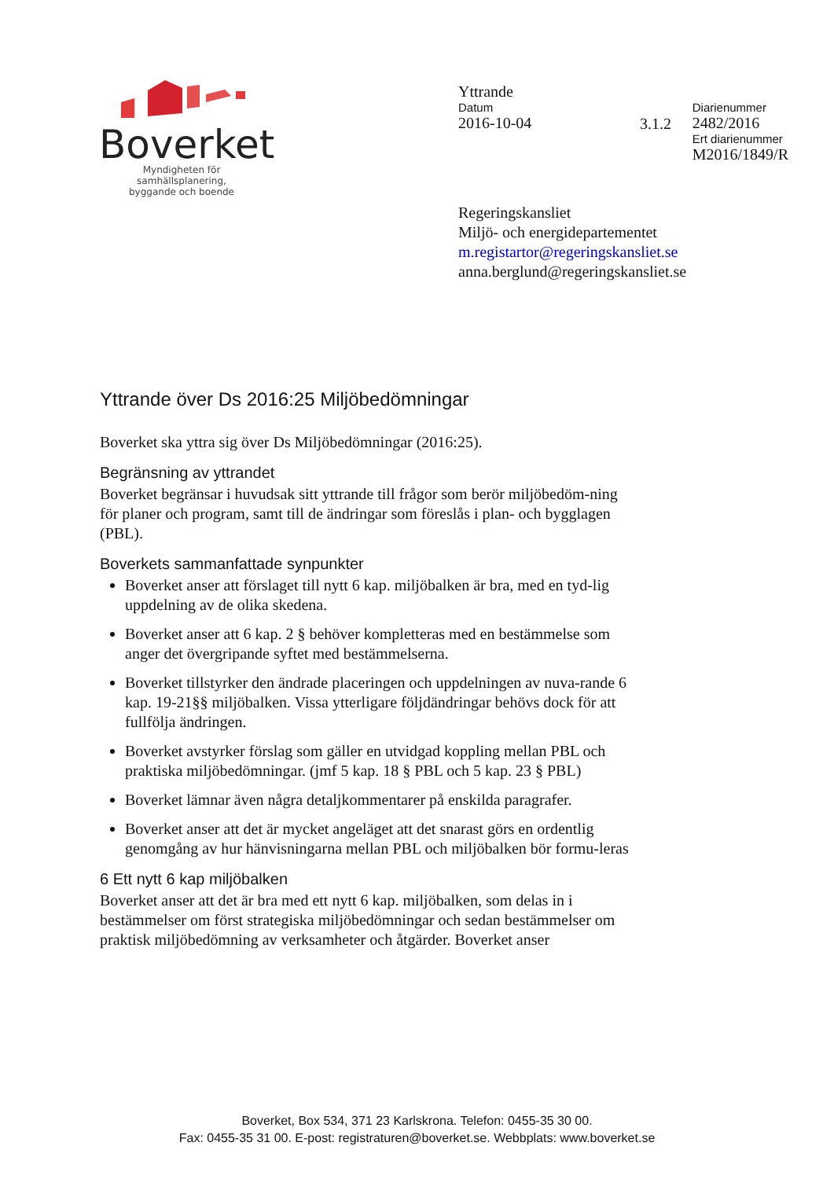Boverket
Myndigheten för samhällsplanering,
byggande och boende
Yttrande
Datum
2016-10-04
3.1.2
Diarienummer
2482/2016
Ert diarienummer
M2016/1849/R
Regeringskansliet
Miljö- och energidepartementet
m.registartor@regeringskansliet.se
anna.berglund@regeringskansliet.se
Yttrande över Ds 2016:25 Miljöbedömningar
Boverket ska yttra sig över Ds Miljöbedömningar (2016:25).
Begränsning av yttrandet
Boverket begränsar i huvudsak sitt yttrande till frågor som berör miljöbedöm-ning för planer och program, samt till de ändringar som föreslås i plan- och bygglagen (PBL).
Boverkets sammanfattade synpunkter
Boverket anser att förslaget till nytt 6 kap. miljöbalken är bra, med en tyd-lig uppdelning av de olika skedena.
Boverket anser att 6 kap. 2 § behöver kompletteras med en bestämmelse som anger det övergripande syftet med bestämmelserna.
Boverket tillstyrker den ändrade placeringen och uppdelningen av nuva-rande 6 kap. 19-21§§ miljöbalken. Vissa ytterligare följdändringar behövs dock för att fullfölja ändringen.
Boverket avstyrker förslag som gäller en utvidgad koppling mellan PBL och praktiska miljöbedömningar. (jmf 5 kap. 18 § PBL och 5 kap. 23 § PBL)
Boverket lämnar även några detaljkommentarer på enskilda paragrafer.
Boverket anser att det är mycket angeläget att det snarast görs en ordentlig genomgång av hur hänvisningarna mellan PBL och miljöbalken bör formu-leras
6 Ett nytt 6 kap miljöbalken
Boverket anser att det är bra med ett nytt 6 kap. miljöbalken, som delas in i bestämmelser om först strategiska miljöbedömningar och sedan bestämmelser om praktisk miljöbedömning av verksamheter och åtgärder. Boverket anser
Boverket, Box 534, 371 23 Karlskrona. Telefon: 0455-35 30 00.
Fax: 0455-35 31 00. E-post: registraturen@boverket.se. Webbplats: www.boverket.se